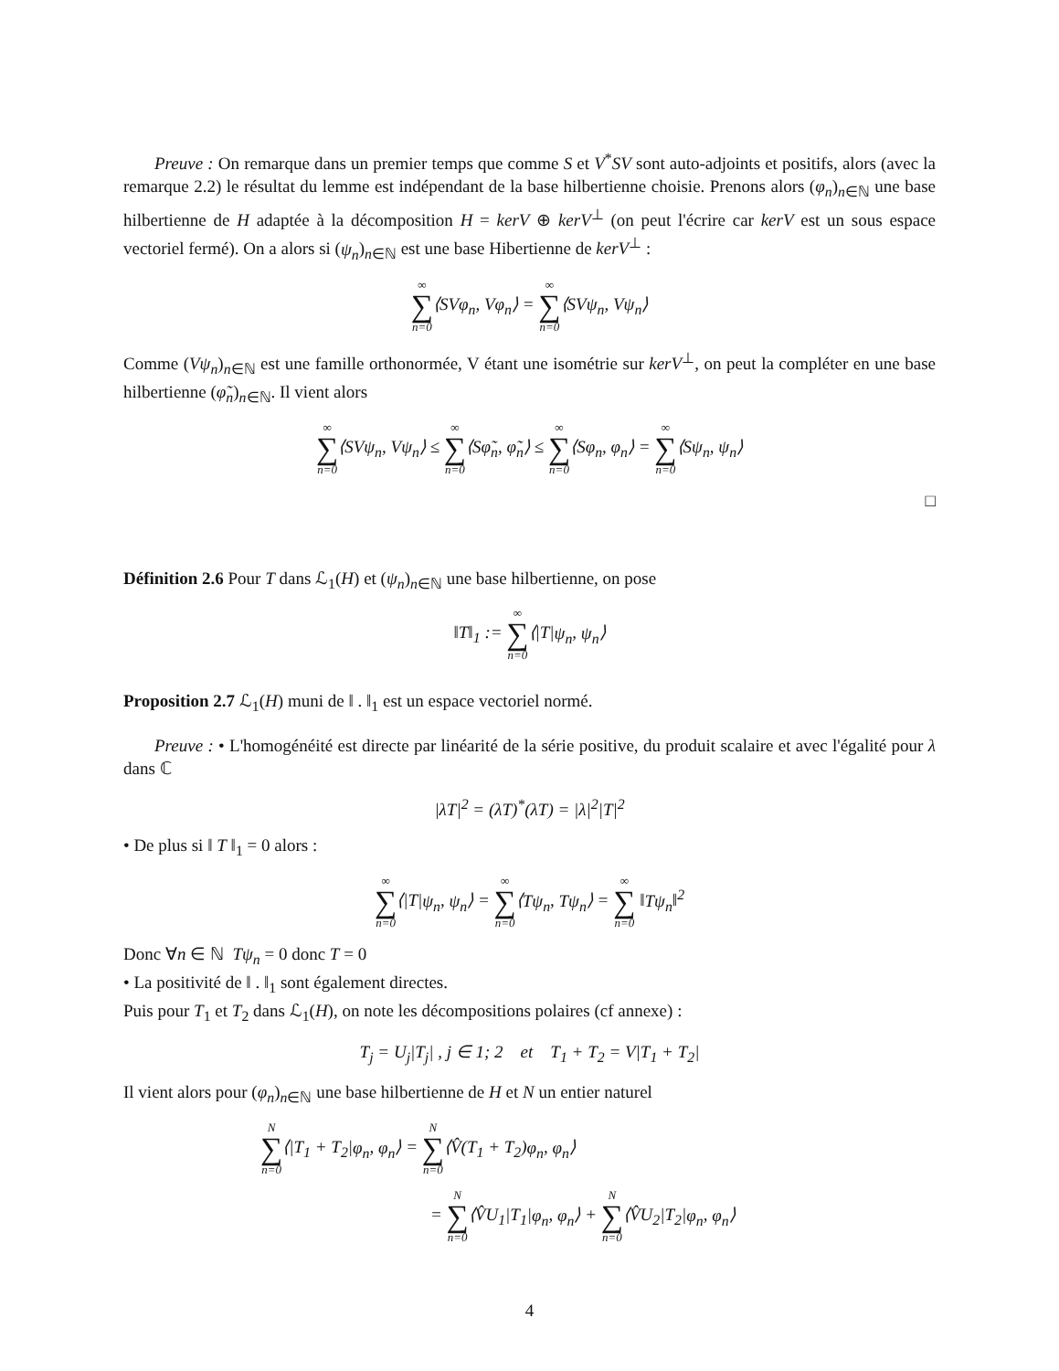Preuve : On remarque dans un premier temps que comme S et V<sup>*</sup>SV sont auto-adjoints et positifs, alors (avec la remarque 2.2) le résultat du lemme est indépendant de la base hilbertienne choisie. Prenons alors (φ<sub>n</sub>)<sub>n∈ℕ</sub> une base hilbertienne de H adaptée à la décomposition H = kerV ⊕ kerV<sup>⊥</sup> (on peut l'écrire car kerV est un sous espace vectoriel fermé). On a alors si (ψ<sub>n</sub>)<sub>n∈ℕ</sub> est une base Hibertienne de kerV<sup>⊥</sup> :
∞ ∑ n=0⟨SVφ<sub>n</sub>, Vφ<sub>n</sub>⟩ = ∞ ∑ n=0⟨SVψ<sub>n</sub>, Vψ<sub>n</sub>⟩
Comme (Vψ<sub>n</sub>)<sub>n∈ℕ</sub> est une famille orthonormée, V étant une isométrie sur kerV<sup>⊥</sup>, on peut la compléter en une base hilbertienne (φ̃<sub>n</sub>)<sub>n∈ℕ</sub>. Il vient alors
∞ ∑ n=0⟨SVψ<sub>n</sub>, Vψ<sub>n</sub>⟩ ≤ ∞ ∑ n=0⟨Sφ̃<sub>n</sub>, φ̃<sub>n</sub>⟩ ≤ ∞ ∑ n=0⟨Sφ<sub>n</sub>, φ<sub>n</sub>⟩ = ∞ ∑ n=0⟨Sψ<sub>n</sub>, ψ<sub>n</sub>⟩
□
Définition 2.6 Pour T dans ℒ<sub>1</sub>(H) et (ψ<sub>n</sub>)<sub>n∈ℕ</sub> une base hilbertienne, on pose
‖T‖<sub>1</sub> := ∞ ∑ n=0⟨|T|ψ<sub>n</sub>, ψ<sub>n</sub>⟩
Proposition 2.7 ℒ<sub>1</sub>(H) muni de ‖ . ‖<sub>1</sub> est un espace vectoriel normé.
Preuve : • L'homogénéité est directe par linéarité de la série positive, du produit scalaire et avec l'égalité pour λ dans ℂ
|λT|<sup>2</sup> = (λT)<sup>*</sup>(λT) = |λ|<sup>2</sup>|T|<sup>2</sup>
• De plus si ‖ T ‖<sub>1</sub> = 0 alors :
∞ ∑ n=0⟨|T|ψ<sub>n</sub>, ψ<sub>n</sub>⟩ = ∞ ∑ n=0⟨Tψ<sub>n</sub>, Tψ<sub>n</sub>⟩ = ∞ ∑ n=0 ‖Tψ<sub>n</sub>‖<sup>2</sup>
Donc ∀n ∈ ℕ Tψ<sub>n</sub> = 0 donc T = 0
• La positivité de ‖ . ‖<sub>1</sub> sont également directes.
Puis pour T<sub>1</sub> et T<sub>2</sub> dans ℒ<sub>1</sub>(H), on note les décompositions polaires (cf annexe) :
T<sub>j</sub> = U<sub>j</sub>|T<sub>j</sub>| , j ∈ 1; 2 et T<sub>1</sub> + T<sub>2</sub> = V|T<sub>1</sub> + T<sub>2</sub>|
Il vient alors pour (φ<sub>n</sub>)<sub>n∈ℕ</sub> une base hilbertienne de H et N un entier naturel
N ∑ n=0⟨|T<sub>1</sub> + T<sub>2</sub>|φ<sub>n</sub>, φ<sub>n</sub>⟩ = N ∑ n=0⟨V̂(T<sub>1</sub> + T<sub>2</sub>)φ<sub>n</sub>, φ<sub>n</sub>⟩
= N ∑ n=0⟨V̂U<sub>1</sub>|T<sub>1</sub>|φ<sub>n</sub>, φ<sub>n</sub>⟩ + N ∑ n=0⟨V̂U<sub>2</sub>|T<sub>2</sub>|φ<sub>n</sub>, φ<sub>n</sub>⟩
4